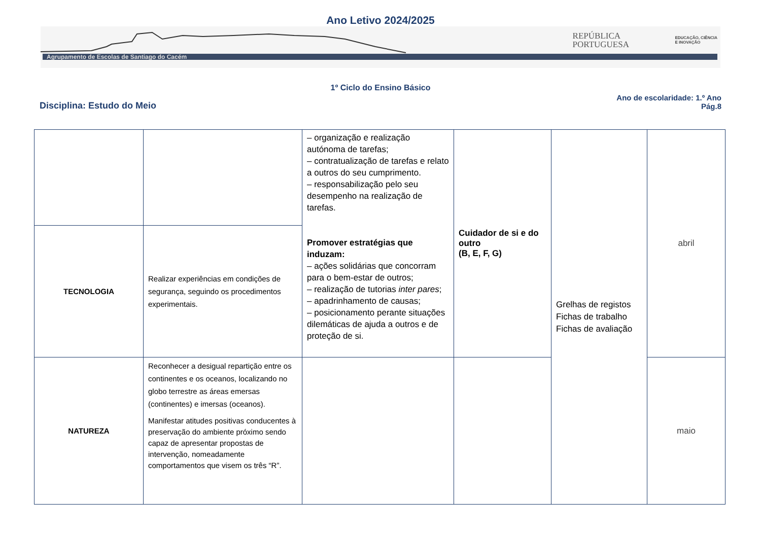Ano Letivo 2024/2025
Agrupamento de Escolas de Santiago do Cacém
REPÚBLICA
PORTUGUESA
EDUCAÇÃO, CIÊNCIA
E INOVAÇÃO
1º Ciclo do Ensino Básico
Disciplina: Estudo do Meio
Ano de escolaridade: 1.º Ano
Pág.8
| | | – organização e realização autónoma de tarefas; – contratualização de tarefas e relato a outros do seu cumprimento. – responsabilização pelo seu desempenho na realização de tarefas. Promover estratégias que induzam: – ações solidárias que concorram para o bem-estar de outros; – realização de tutorias inter pares ; – apadrinhamento de causas; – posicionamento perante situações dilemáticas de ajuda a outros e de proteção de si. | Cuidador de si e do outro (B, E, F, G) | Grelhas de registos Fichas de trabalho Fichas de avaliação | abril |
| TECNOLOGIA | Realizar experiências em condições de segurança, seguindo os procedimentos experimentais. | | | | |
| NATUREZA | Reconhecer a desigual repartição entre os continentes e os oceanos, localizando no globo terrestre as áreas emersas (continentes) e imersas (oceanos). Manifestar atitudes positivas conducentes à preservação do ambiente próximo sendo capaz de apresentar propostas de intervenção, nomeadamente comportamentos que visem os três “R”. | | | | maio |